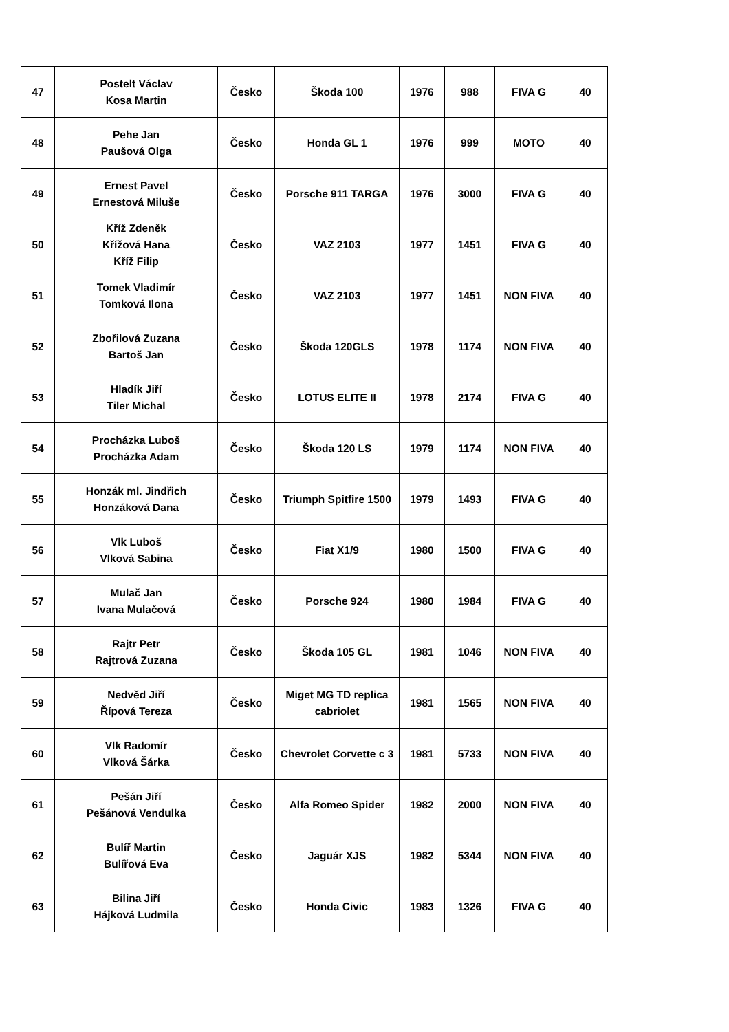| 47 | Postelt Václav Kosa Martin | Česko | Škoda 100 | 1976 | 988 | FIVA G | 40 |
| 48 | Pehe Jan Paušová Olga | Česko | Honda GL 1 | 1976 | 999 | MOTO | 40 |
| 49 | Ernest Pavel Ernestová Miluše | Česko | Porsche 911 TARGA | 1976 | 3000 | FIVA G | 40 |
| 50 | Kříž Zdeněk Křížová Hana Kříž Filip | Česko | VAZ 2103 | 1977 | 1451 | FIVA G | 40 |
| 51 | Tomek Vladimír Tomková Ilona | Česko | VAZ 2103 | 1977 | 1451 | NON FIVA | 40 |
| 52 | Zbořilová Zuzana Bartoš Jan | Česko | Škoda 120GLS | 1978 | 1174 | NON FIVA | 40 |
| 53 | Hladík Jiří Tiler Michal | Česko | LOTUS ELITE II | 1978 | 2174 | FIVA G | 40 |
| 54 | Procházka Luboš Procházka Adam | Česko | Škoda 120 LS | 1979 | 1174 | NON FIVA | 40 |
| 55 | Honzák ml. Jindřich Honzáková Dana | Česko | Triumph Spitfire 1500 | 1979 | 1493 | FIVA G | 40 |
| 56 | Vlk Luboš Vlková Sabina | Česko | Fiat X1/9 | 1980 | 1500 | FIVA G | 40 |
| 57 | Mulač Jan Ivana Mulačová | Česko | Porsche 924 | 1980 | 1984 | FIVA G | 40 |
| 58 | Rajtr Petr Rajtrová Zuzana | Česko | Škoda 105 GL | 1981 | 1046 | NON FIVA | 40 |
| 59 | Nedvěd Jiří Řípová Tereza | Česko | Miget MG TD replica cabriolet | 1981 | 1565 | NON FIVA | 40 |
| 60 | Vlk Radomír Vlková Šárka | Česko | Chevrolet Corvette c 3 | 1981 | 5733 | NON FIVA | 40 |
| 61 | Pešán Jiří Pešánová Vendulka | Česko | Alfa Romeo Spider | 1982 | 2000 | NON FIVA | 40 |
| 62 | Bulíř Martin Bulířová Eva | Česko | Jaguár XJS | 1982 | 5344 | NON FIVA | 40 |
| 63 | Bilina Jiří Hájková Ludmila | Česko | Honda Civic | 1983 | 1326 | FIVA G | 40 |